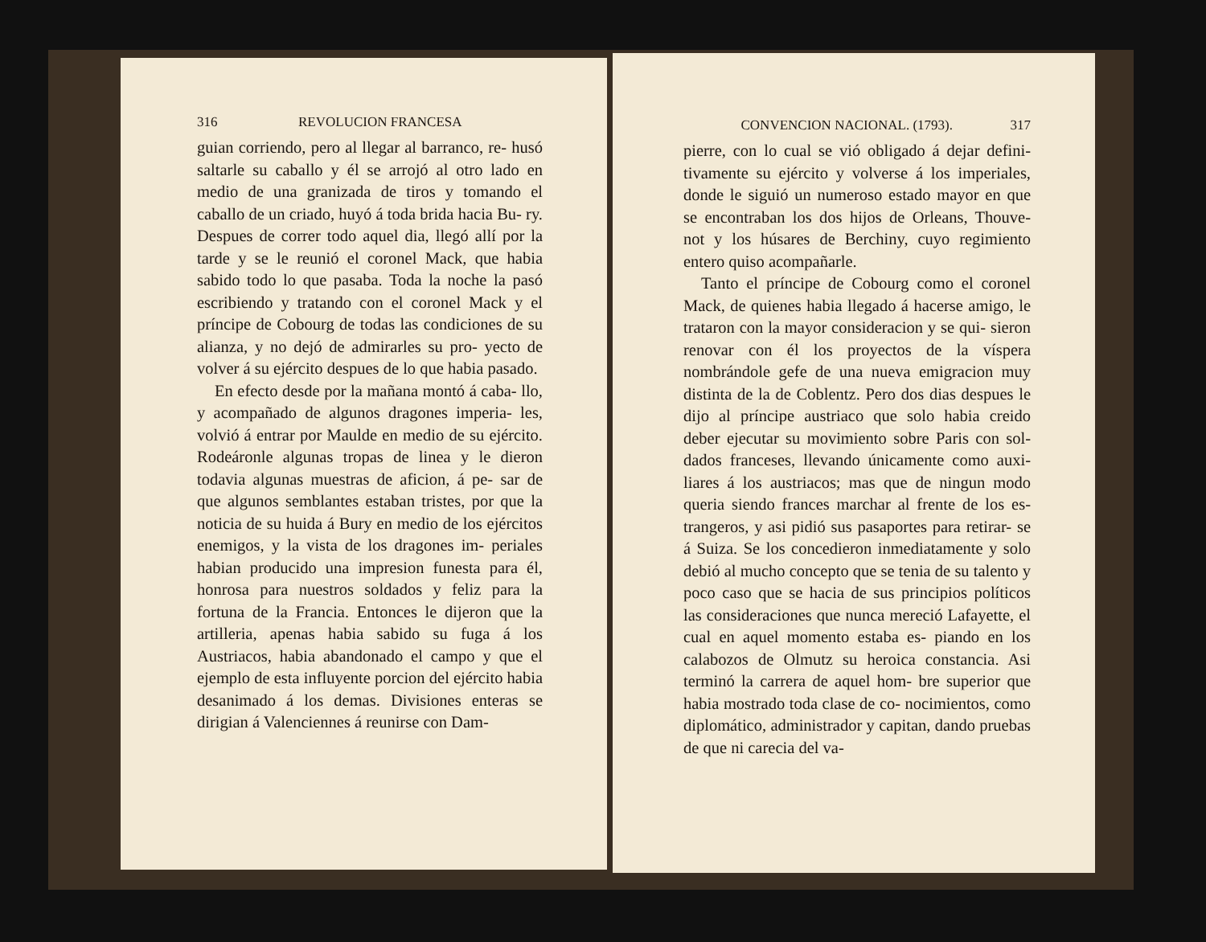316 REVOLUCION FRANCESA
guian corriendo, pero al llegar al barranco, re- husó saltarle su caballo y él se arrojó al otro lado en medio de una granizada de tiros y tomando el caballo de un criado, huyó á toda brida hacia Bu- ry. Despues de correr todo aquel dia, llegó allí por la tarde y se le reunió el coronel Mack, que habia sabido todo lo que pasaba. Toda la noche la pasó escribiendo y tratando con el coronel Mack y el príncipe de Cobourg de todas las condiciones de su alianza, y no dejó de admirarles su pro- yecto de volver á su ejército despues de lo que habia pasado.
En efecto desde por la mañana montó á caba- llo, y acompañado de algunos dragones imperia- les, volvió á entrar por Maulde en medio de su ejército. Rodeáronle algunas tropas de linea y le dieron todavia algunas muestras de aficion, á pe- sar de que algunos semblantes estaban tristes, por que la noticia de su huida á Bury en medio de los ejércitos enemigos, y la vista de los dragones im- periales habian producido una impresion funesta para él, honrosa para nuestros soldados y feliz para la fortuna de la Francia. Entonces le dijeron que la artilleria, apenas habia sabido su fuga á los Austriacos, habia abandonado el campo y que el ejemplo de esta influyente porcion del ejército habia desanimado á los demas. Divisiones enteras se dirigian á Valenciennes á reunirse con Dam-
CONVENCION NACIONAL. (1793). 317
pierre, con lo cual se vió obligado á dejar defini- tivamente su ejército y volverse á los imperiales, donde le siguió un numeroso estado mayor en que se encontraban los dos hijos de Orleans, Thouve- not y los húsares de Berchiny, cuyo regimiento entero quiso acompañarle.
Tanto el príncipe de Cobourg como el coronel Mack, de quienes habia llegado á hacerse amigo, le trataron con la mayor consideracion y se qui- sieron renovar con él los proyectos de la víspera nombrándole gefe de una nueva emigracion muy distinta de la de Coblentz. Pero dos dias despues le dijo al príncipe austriaco que solo habia creido deber ejecutar su movimiento sobre Paris con sol- dados franceses, llevando únicamente como auxi- liares á los austriacos; mas que de ningun modo queria siendo frances marchar al frente de los es- trangeros, y asi pidió sus pasaportes para retirar- se á Suiza. Se los concedieron inmediatamente y solo debió al mucho concepto que se tenia de su talento y poco caso que se hacia de sus principios políticos las consideraciones que nunca mereció Lafayette, el cual en aquel momento estaba es- piando en los calabozos de Olmutz su heroica constancia. Asi terminó la carrera de aquel hom- bre superior que habia mostrado toda clase de co- nocimientos, como diplomático, administrador y capitan, dando pruebas de que ni carecia del va-